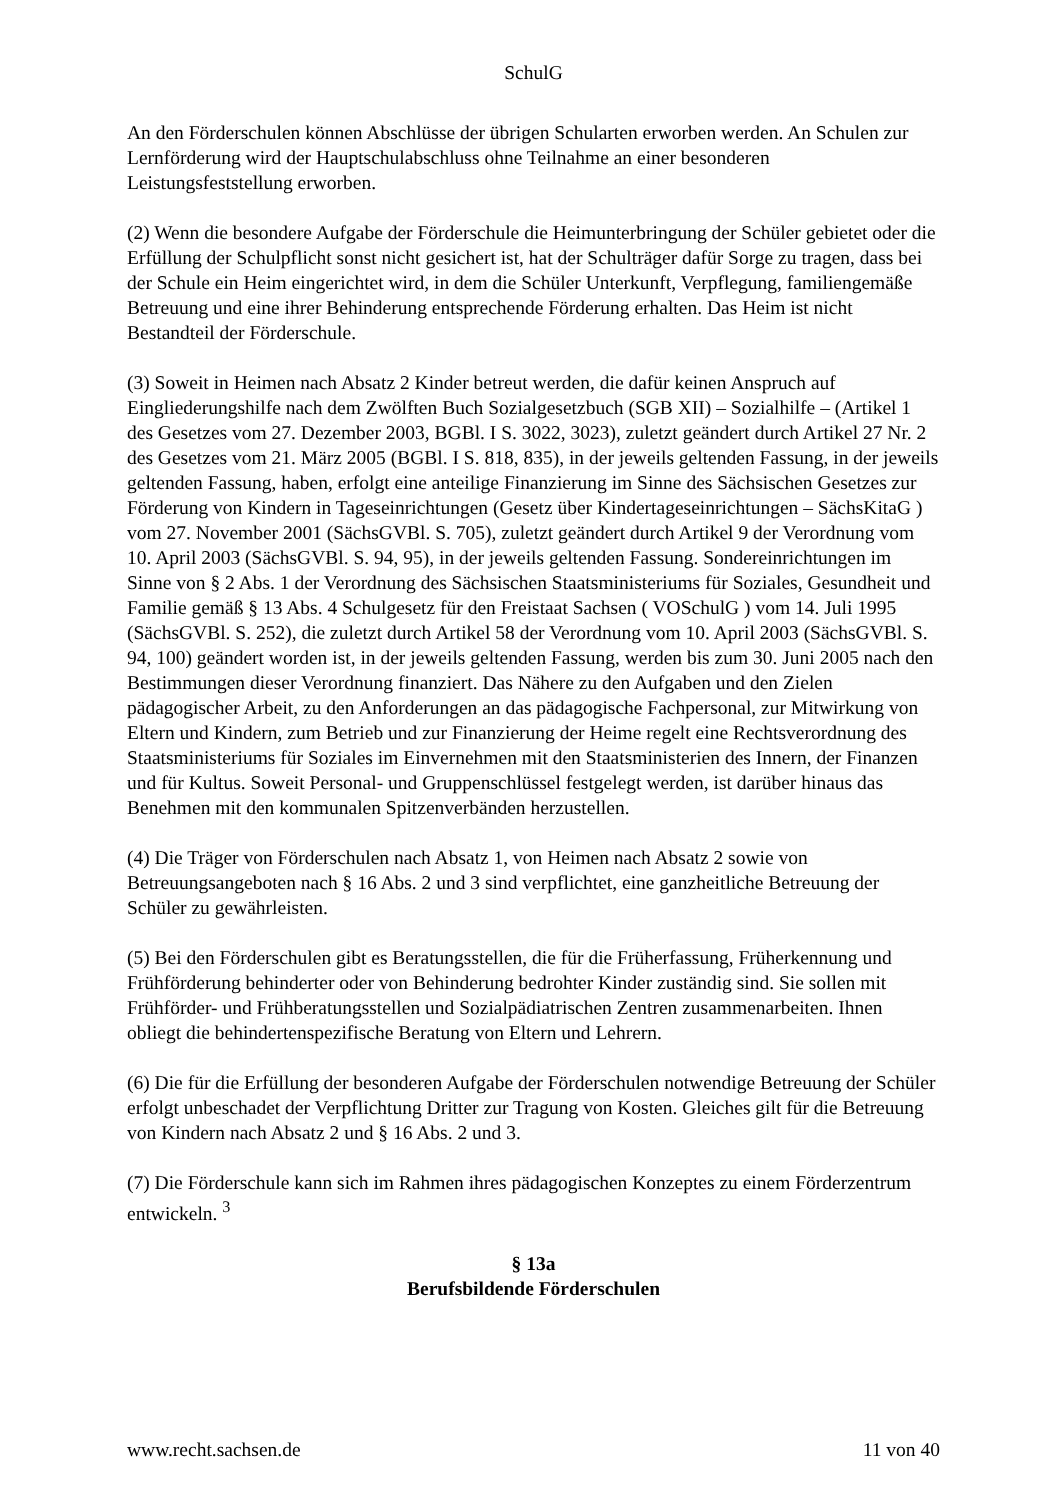SchulG
An den Förderschulen können Abschlüsse der übrigen Schularten erworben werden. An Schulen zur Lernförderung wird der Hauptschulabschluss ohne Teilnahme an einer besonderen Leistungsfeststellung erworben.
(2) Wenn die besondere Aufgabe der Förderschule die Heimunterbringung der Schüler gebietet oder die Erfüllung der Schulpflicht sonst nicht gesichert ist, hat der Schulträger dafür Sorge zu tragen, dass bei der Schule ein Heim eingerichtet wird, in dem die Schüler Unterkunft, Verpflegung, familiengemäße Betreuung und eine ihrer Behinderung entsprechende Förderung erhalten. Das Heim ist nicht Bestandteil der Förderschule.
(3) Soweit in Heimen nach Absatz 2 Kinder betreut werden, die dafür keinen Anspruch auf Eingliederungshilfe nach dem Zwölften Buch Sozialgesetzbuch (SGB XII) – Sozialhilfe – (Artikel 1 des Gesetzes vom 27. Dezember 2003, BGBl. I S. 3022, 3023), zuletzt geändert durch Artikel 27 Nr. 2 des Gesetzes vom 21. März 2005 (BGBl. I S. 818, 835), in der jeweils geltenden Fassung, in der jeweils geltenden Fassung, haben, erfolgt eine anteilige Finanzierung im Sinne des Sächsischen Gesetzes zur Förderung von Kindern in Tageseinrichtungen (Gesetz über Kindertageseinrichtungen – SächsKitaG ) vom 27. November 2001 (SächsGVBl. S. 705), zuletzt geändert durch Artikel 9 der Verordnung vom 10. April 2003 (SächsGVBl. S. 94, 95), in der jeweils geltenden Fassung. Sondereinrichtungen im Sinne von § 2 Abs. 1 der Verordnung des Sächsischen Staatsministeriums für Soziales, Gesundheit und Familie gemäß § 13 Abs. 4 Schulgesetz für den Freistaat Sachsen ( VOSchulG ) vom 14. Juli 1995 (SächsGVBl. S. 252), die zuletzt durch Artikel 58 der Verordnung vom 10. April 2003 (SächsGVBl. S. 94, 100) geändert worden ist, in der jeweils geltenden Fassung, werden bis zum 30. Juni 2005 nach den Bestimmungen dieser Verordnung finanziert. Das Nähere zu den Aufgaben und den Zielen pädagogischer Arbeit, zu den Anforderungen an das pädagogische Fachpersonal, zur Mitwirkung von Eltern und Kindern, zum Betrieb und zur Finanzierung der Heime regelt eine Rechtsverordnung des Staatsministeriums für Soziales im Einvernehmen mit den Staatsministerien des Innern, der Finanzen und für Kultus. Soweit Personal- und Gruppenschlüssel festgelegt werden, ist darüber hinaus das Benehmen mit den kommunalen Spitzenverbänden herzustellen.
(4) Die Träger von Förderschulen nach Absatz 1, von Heimen nach Absatz 2 sowie von Betreuungsangeboten nach § 16 Abs. 2 und 3 sind verpflichtet, eine ganzheitliche Betreuung der Schüler zu gewährleisten.
(5) Bei den Förderschulen gibt es Beratungsstellen, die für die Früherfassung, Früherkennung und Frühförderung behinderter oder von Behinderung bedrohter Kinder zuständig sind. Sie sollen mit Frühförder- und Frühberatungsstellen und Sozialpädiatrischen Zentren zusammenarbeiten. Ihnen obliegt die behindertenspezifische Beratung von Eltern und Lehrern.
(6) Die für die Erfüllung der besonderen Aufgabe der Förderschulen notwendige Betreuung der Schüler erfolgt unbeschadet der Verpflichtung Dritter zur Tragung von Kosten. Gleiches gilt für die Betreuung von Kindern nach Absatz 2 und § 16 Abs. 2 und 3.
(7) Die Förderschule kann sich im Rahmen ihres pädagogischen Konzeptes zu einem Förderzentrum entwickeln. <sup>3</sup>
§ 13a
Berufsbildende Förderschulen
www.recht.sachsen.de 11 von 40